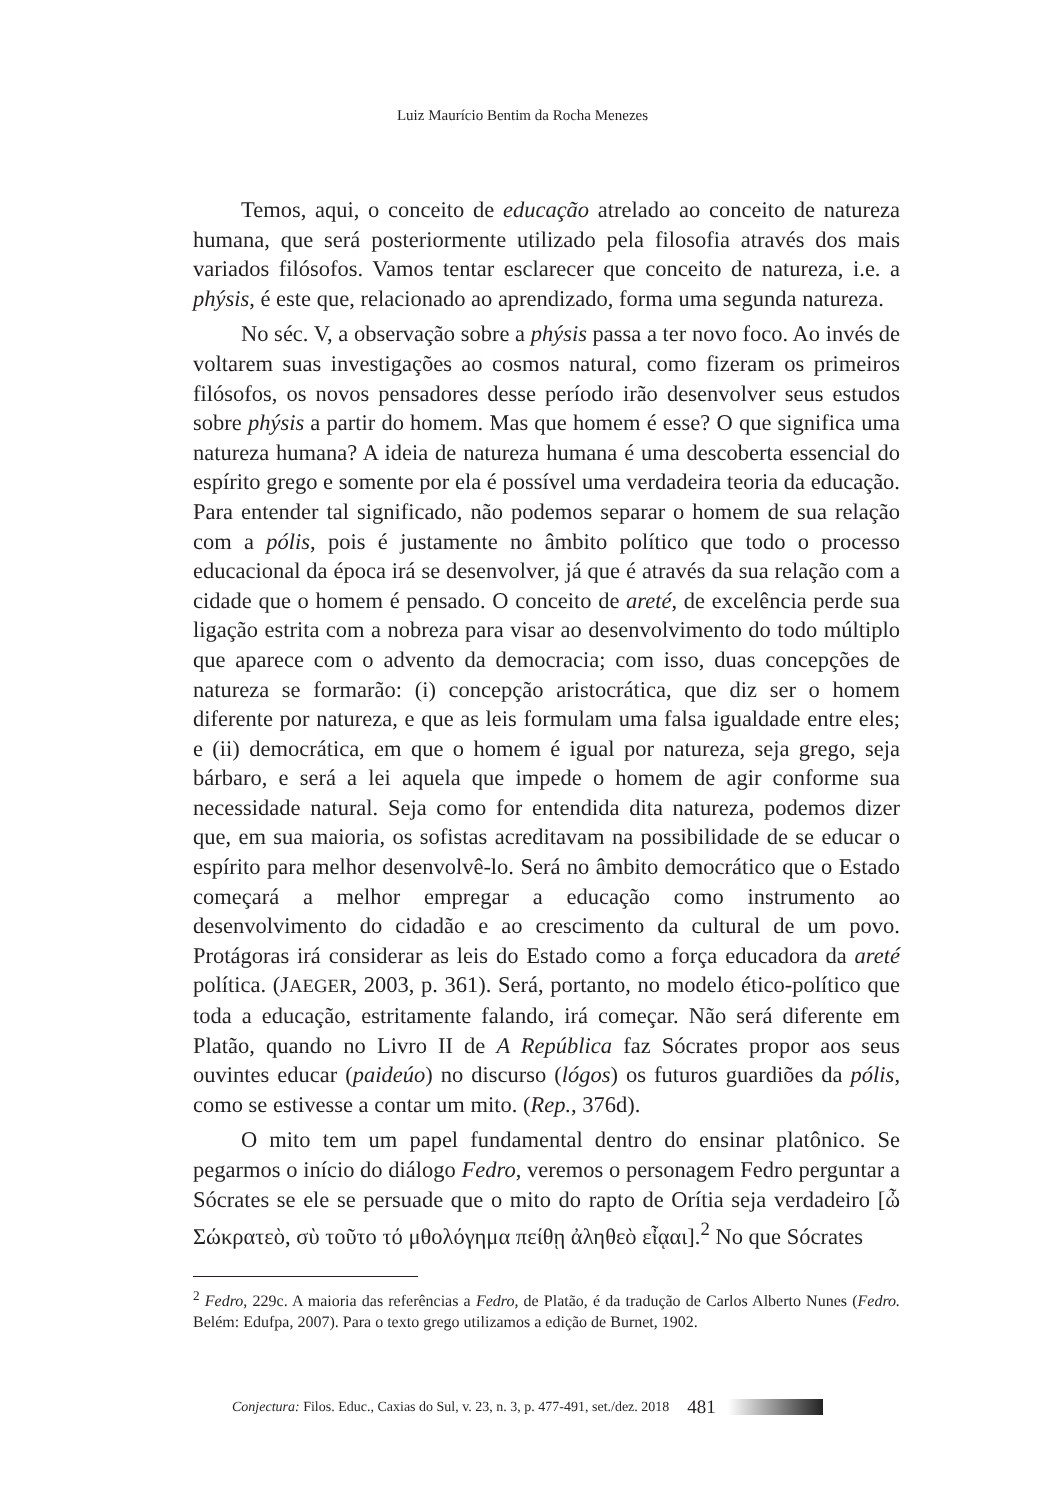Luiz Maurício Bentim da Rocha Menezes
Temos, aqui, o conceito de educação atrelado ao conceito de natureza humana, que será posteriormente utilizado pela filosofia através dos mais variados filósofos. Vamos tentar esclarecer que conceito de natureza, i.e. a phýsis, é este que, relacionado ao aprendizado, forma uma segunda natureza.
No séc. V, a observação sobre a phýsis passa a ter novo foco. Ao invés de voltarem suas investigações ao cosmos natural, como fizeram os primeiros filósofos, os novos pensadores desse período irão desenvolver seus estudos sobre phýsis a partir do homem. Mas que homem é esse? O que significa uma natureza humana? A ideia de natureza humana é uma descoberta essencial do espírito grego e somente por ela é possível uma verdadeira teoria da educação. Para entender tal significado, não podemos separar o homem de sua relação com a pólis, pois é justamente no âmbito político que todo o processo educacional da época irá se desenvolver, já que é através da sua relação com a cidade que o homem é pensado. O conceito de areté, de excelência perde sua ligação estrita com a nobreza para visar ao desenvolvimento do todo múltiplo que aparece com o advento da democracia; com isso, duas concepções de natureza se formarão: (i) concepção aristocrática, que diz ser o homem diferente por natureza, e que as leis formulam uma falsa igualdade entre eles; e (ii) democrática, em que o homem é igual por natureza, seja grego, seja bárbaro, e será a lei aquela que impede o homem de agir conforme sua necessidade natural. Seja como for entendida dita natureza, podemos dizer que, em sua maioria, os sofistas acreditavam na possibilidade de se educar o espírito para melhor desenvolvê-lo. Será no âmbito democrático que o Estado começará a melhor empregar a educação como instrumento ao desenvolvimento do cidadão e ao crescimento da cultural de um povo. Protágoras irá considerar as leis do Estado como a força educadora da areté política. (JAEGER, 2003, p. 361). Será, portanto, no modelo ético-político que toda a educação, estritamente falando, irá começar. Não será diferente em Platão, quando no Livro II de A República faz Sócrates propor aos seus ouvintes educar (paideúo) no discurso (lógos) os futuros guardiões da pólis, como se estivesse a contar um mito. (Rep., 376d).
O mito tem um papel fundamental dentro do ensinar platônico. Se pegarmos o início do diálogo Fedro, veremos o personagem Fedro perguntar a Sócrates se ele se persuade que o mito do rapto de Orítia seja verdadeiro [ὦ Σώκρατεὸ, σὺ τοῦτο τό μθολόγημα πείθῃ ἀληθεὸ εἶᾳαι].<sup>2</sup> No que Sócrates
<sup>2</sup> Fedro, 229c. A maioria das referências a Fedro, de Platão, é da tradução de Carlos Alberto Nunes (Fedro. Belém: Edufpa, 2007). Para o texto grego utilizamos a edição de Burnet, 1902.
Conjectura: Filos. Educ., Caxias do Sul, v. 23, n. 3, p. 477-491, set./dez. 2018 481